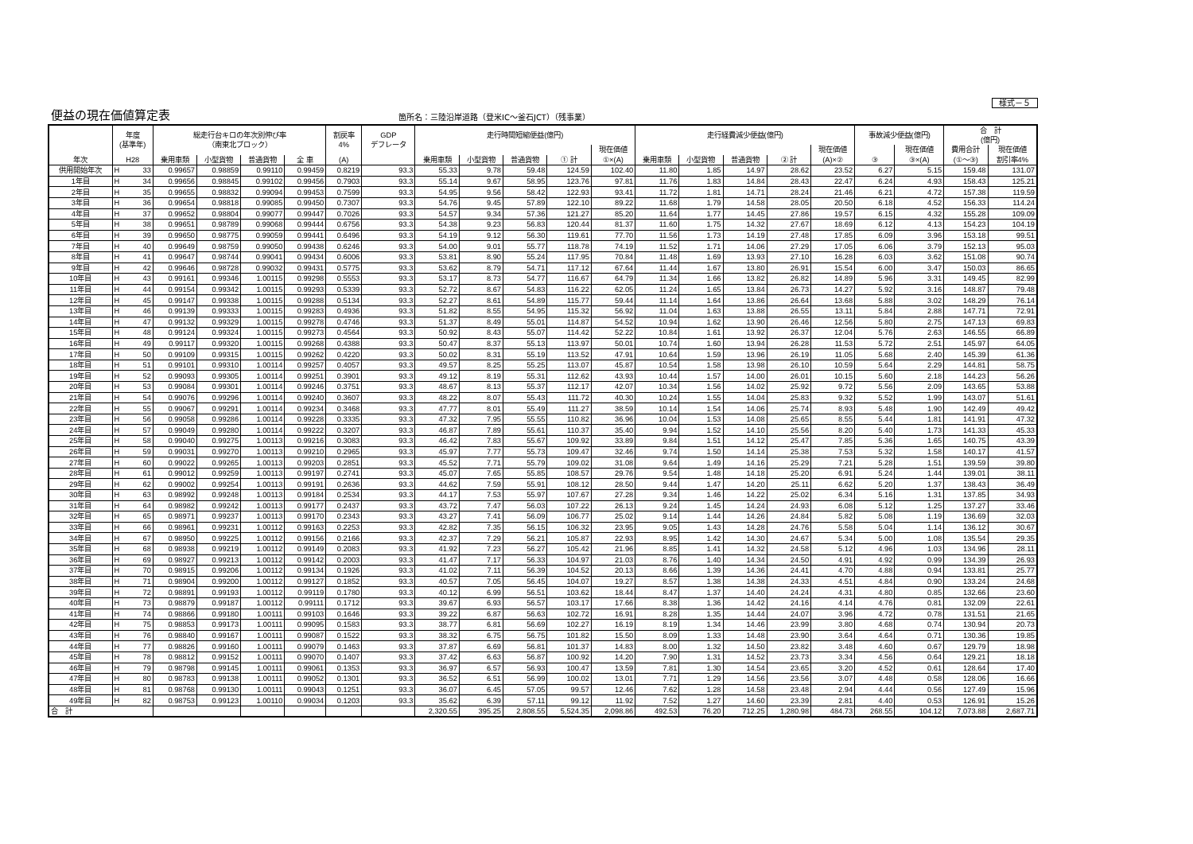様式－５
便益の現在価値算定表
箇所名：三陸沿岸道路（登米IC～釜石JCT）（残事業）
| 年次 | 年度 (基準年) | | 総走行台キロの年次別伸び率 （南東北ブロック） | | | | 割戻率 4% | GDP デフレータ | 走行時間短縮便益(億円) | | | | | 走行経費減少便益(億円) | | | | | 事故減少便益(億円) | | 合 計 (億円) | |
| --- | --- | --- | --- | --- | --- | --- | --- | --- | --- | --- | --- | --- | --- | --- | --- | --- | --- | --- | --- | --- | --- | --- |
| | | | | | | | | | | | | | 現在価値 | | | | | 現在価値 | | 現在価値 | 費用合計 | 現在価値 |
| | H28 | | 乗用車類 | 小型貨物 | 普通貨物 | 全 車 | (A) | | 乗用車類 | 小型貨物 | 普通貨物 | ① 計 | ①×(A) | 乗用車類 | 小型貨物 | 普通貨物 | ② 計 | (A)×② | ③ | ③×(A) | (①～③) | 割引率4% |
| 供用開始年次 | H | 33 | 0.99657 | 0.98859 | 0.99110 | 0.99459 | 0.8219 | 93.3 | 55.33 | 9.78 | 59.48 | 124.59 | 102.40 | 11.80 | 1.85 | 14.97 | 28.62 | 23.52 | 6.27 | 5.15 | 159.48 | 131.07 |
| 1年目 | H | 34 | 0.99656 | 0.98845 | 0.99102 | 0.99456 | 0.7903 | 93.3 | 55.14 | 9.67 | 58.95 | 123.76 | 97.81 | 11.76 | 1.83 | 14.84 | 28.43 | 22.47 | 6.24 | 4.93 | 158.43 | 125.21 |
| 2年目 | H | 35 | 0.99655 | 0.98832 | 0.99094 | 0.99453 | 0.7599 | 93.3 | 54.95 | 9.56 | 58.42 | 122.93 | 93.41 | 11.72 | 1.81 | 14.71 | 28.24 | 21.46 | 6.21 | 4.72 | 157.38 | 119.59 |
| 3年目 | H | 36 | 0.99654 | 0.98818 | 0.99085 | 0.99450 | 0.7307 | 93.3 | 54.76 | 9.45 | 57.89 | 122.10 | 89.22 | 11.68 | 1.79 | 14.58 | 28.05 | 20.50 | 6.18 | 4.52 | 156.33 | 114.24 |
| 4年目 | H | 37 | 0.99652 | 0.98804 | 0.99077 | 0.99447 | 0.7026 | 93.3 | 54.57 | 9.34 | 57.36 | 121.27 | 85.20 | 11.64 | 1.77 | 14.45 | 27.86 | 19.57 | 6.15 | 4.32 | 155.28 | 109.09 |
| 5年目 | H | 38 | 0.99651 | 0.98789 | 0.99068 | 0.99444 | 0.6756 | 93.3 | 54.38 | 9.23 | 56.83 | 120.44 | 81.37 | 11.60 | 1.75 | 14.32 | 27.67 | 18.69 | 6.12 | 4.13 | 154.23 | 104.19 |
| 6年目 | H | 39 | 0.99650 | 0.98775 | 0.99059 | 0.99441 | 0.6496 | 93.3 | 54.19 | 9.12 | 56.30 | 119.61 | 77.70 | 11.56 | 1.73 | 14.19 | 27.48 | 17.85 | 6.09 | 3.96 | 153.18 | 99.51 |
| 7年目 | H | 40 | 0.99649 | 0.98759 | 0.99050 | 0.99438 | 0.6246 | 93.3 | 54.00 | 9.01 | 55.77 | 118.78 | 74.19 | 11.52 | 1.71 | 14.06 | 27.29 | 17.05 | 6.06 | 3.79 | 152.13 | 95.03 |
| 8年目 | H | 41 | 0.99647 | 0.98744 | 0.99041 | 0.99434 | 0.6006 | 93.3 | 53.81 | 8.90 | 55.24 | 117.95 | 70.84 | 11.48 | 1.69 | 13.93 | 27.10 | 16.28 | 6.03 | 3.62 | 151.08 | 90.74 |
| 9年目 | H | 42 | 0.99646 | 0.98728 | 0.99032 | 0.99431 | 0.5775 | 93.3 | 53.62 | 8.79 | 54.71 | 117.12 | 67.64 | 11.44 | 1.67 | 13.80 | 26.91 | 15.54 | 6.00 | 3.47 | 150.03 | 86.65 |
| 10年目 | H | 43 | 0.99161 | 0.99346 | 1.00115 | 0.99298 | 0.5553 | 93.3 | 53.17 | 8.73 | 54.77 | 116.67 | 64.79 | 11.34 | 1.66 | 13.82 | 26.82 | 14.89 | 5.96 | 3.31 | 149.45 | 82.99 |
| 11年目 | H | 44 | 0.99154 | 0.99342 | 1.00115 | 0.99293 | 0.5339 | 93.3 | 52.72 | 8.67 | 54.83 | 116.22 | 62.05 | 11.24 | 1.65 | 13.84 | 26.73 | 14.27 | 5.92 | 3.16 | 148.87 | 79.48 |
| 12年目 | H | 45 | 0.99147 | 0.99338 | 1.00115 | 0.99288 | 0.5134 | 93.3 | 52.27 | 8.61 | 54.89 | 115.77 | 59.44 | 11.14 | 1.64 | 13.86 | 26.64 | 13.68 | 5.88 | 3.02 | 148.29 | 76.14 |
| 13年目 | H | 46 | 0.99139 | 0.99333 | 1.00115 | 0.99283 | 0.4936 | 93.3 | 51.82 | 8.55 | 54.95 | 115.32 | 56.92 | 11.04 | 1.63 | 13.88 | 26.55 | 13.11 | 5.84 | 2.88 | 147.71 | 72.91 |
| 14年目 | H | 47 | 0.99132 | 0.99329 | 1.00115 | 0.99278 | 0.4746 | 93.3 | 51.37 | 8.49 | 55.01 | 114.87 | 54.52 | 10.94 | 1.62 | 13.90 | 26.46 | 12.56 | 5.80 | 2.75 | 147.13 | 69.83 |
| 15年目 | H | 48 | 0.99124 | 0.99324 | 1.00115 | 0.99273 | 0.4564 | 93.3 | 50.92 | 8.43 | 55.07 | 114.42 | 52.22 | 10.84 | 1.61 | 13.92 | 26.37 | 12.04 | 5.76 | 2.63 | 146.55 | 66.89 |
| 16年目 | H | 49 | 0.99117 | 0.99320 | 1.00115 | 0.99268 | 0.4388 | 93.3 | 50.47 | 8.37 | 55.13 | 113.97 | 50.01 | 10.74 | 1.60 | 13.94 | 26.28 | 11.53 | 5.72 | 2.51 | 145.97 | 64.05 |
| 17年目 | H | 50 | 0.99109 | 0.99315 | 1.00115 | 0.99262 | 0.4220 | 93.3 | 50.02 | 8.31 | 55.19 | 113.52 | 47.91 | 10.64 | 1.59 | 13.96 | 26.19 | 11.05 | 5.68 | 2.40 | 145.39 | 61.36 |
| 18年目 | H | 51 | 0.99101 | 0.99310 | 1.00114 | 0.99257 | 0.4057 | 93.3 | 49.57 | 8.25 | 55.25 | 113.07 | 45.87 | 10.54 | 1.58 | 13.98 | 26.10 | 10.59 | 5.64 | 2.29 | 144.81 | 58.75 |
| 19年目 | H | 52 | 0.99093 | 0.99305 | 1.00114 | 0.99251 | 0.3901 | 93.3 | 49.12 | 8.19 | 55.31 | 112.62 | 43.93 | 10.44 | 1.57 | 14.00 | 26.01 | 10.15 | 5.60 | 2.18 | 144.23 | 56.26 |
| 20年目 | H | 53 | 0.99084 | 0.99301 | 1.00114 | 0.99246 | 0.3751 | 93.3 | 48.67 | 8.13 | 55.37 | 112.17 | 42.07 | 10.34 | 1.56 | 14.02 | 25.92 | 9.72 | 5.56 | 2.09 | 143.65 | 53.88 |
| 21年目 | H | 54 | 0.99076 | 0.99296 | 1.00114 | 0.99240 | 0.3607 | 93.3 | 48.22 | 8.07 | 55.43 | 111.72 | 40.30 | 10.24 | 1.55 | 14.04 | 25.83 | 9.32 | 5.52 | 1.99 | 143.07 | 51.61 |
| 22年目 | H | 55 | 0.99067 | 0.99291 | 1.00114 | 0.99234 | 0.3468 | 93.3 | 47.77 | 8.01 | 55.49 | 111.27 | 38.59 | 10.14 | 1.54 | 14.06 | 25.74 | 8.93 | 5.48 | 1.90 | 142.49 | 49.42 |
| 23年目 | H | 56 | 0.99058 | 0.99286 | 1.00114 | 0.99228 | 0.3335 | 93.3 | 47.32 | 7.95 | 55.55 | 110.82 | 36.96 | 10.04 | 1.53 | 14.08 | 25.65 | 8.55 | 5.44 | 1.81 | 141.91 | 47.32 |
| 24年目 | H | 57 | 0.99049 | 0.99280 | 1.00114 | 0.99222 | 0.3207 | 93.3 | 46.87 | 7.89 | 55.61 | 110.37 | 35.40 | 9.94 | 1.52 | 14.10 | 25.56 | 8.20 | 5.40 | 1.73 | 141.33 | 45.33 |
| 25年目 | H | 58 | 0.99040 | 0.99275 | 1.00113 | 0.99216 | 0.3083 | 93.3 | 46.42 | 7.83 | 55.67 | 109.92 | 33.89 | 9.84 | 1.51 | 14.12 | 25.47 | 7.85 | 5.36 | 1.65 | 140.75 | 43.39 |
| 26年目 | H | 59 | 0.99031 | 0.99270 | 1.00113 | 0.99210 | 0.2965 | 93.3 | 45.97 | 7.77 | 55.73 | 109.47 | 32.46 | 9.74 | 1.50 | 14.14 | 25.38 | 7.53 | 5.32 | 1.58 | 140.17 | 41.57 |
| 27年目 | H | 60 | 0.99022 | 0.99265 | 1.00113 | 0.99203 | 0.2851 | 93.3 | 45.52 | 7.71 | 55.79 | 109.02 | 31.08 | 9.64 | 1.49 | 14.16 | 25.29 | 7.21 | 5.28 | 1.51 | 139.59 | 39.80 |
| 28年目 | H | 61 | 0.99012 | 0.99259 | 1.00113 | 0.99197 | 0.2741 | 93.3 | 45.07 | 7.65 | 55.85 | 108.57 | 29.76 | 9.54 | 1.48 | 14.18 | 25.20 | 6.91 | 5.24 | 1.44 | 139.01 | 38.11 |
| 29年目 | H | 62 | 0.99002 | 0.99254 | 1.00113 | 0.99191 | 0.2636 | 93.3 | 44.62 | 7.59 | 55.91 | 108.12 | 28.50 | 9.44 | 1.47 | 14.20 | 25.11 | 6.62 | 5.20 | 1.37 | 138.43 | 36.49 |
| 30年目 | H | 63 | 0.98992 | 0.99248 | 1.00113 | 0.99184 | 0.2534 | 93.3 | 44.17 | 7.53 | 55.97 | 107.67 | 27.28 | 9.34 | 1.46 | 14.22 | 25.02 | 6.34 | 5.16 | 1.31 | 137.85 | 34.93 |
| 31年目 | H | 64 | 0.98982 | 0.99242 | 1.00113 | 0.99177 | 0.2437 | 93.3 | 43.72 | 7.47 | 56.03 | 107.22 | 26.13 | 9.24 | 1.45 | 14.24 | 24.93 | 6.08 | 5.12 | 1.25 | 137.27 | 33.46 |
| 32年目 | H | 65 | 0.98971 | 0.99237 | 1.00113 | 0.99170 | 0.2343 | 93.3 | 43.27 | 7.41 | 56.09 | 106.77 | 25.02 | 9.14 | 1.44 | 14.26 | 24.84 | 5.82 | 5.08 | 1.19 | 136.69 | 32.03 |
| 33年目 | H | 66 | 0.98961 | 0.99231 | 1.00112 | 0.99163 | 0.2253 | 93.3 | 42.82 | 7.35 | 56.15 | 106.32 | 23.95 | 9.05 | 1.43 | 14.28 | 24.76 | 5.58 | 5.04 | 1.14 | 136.12 | 30.67 |
| 34年目 | H | 67 | 0.98950 | 0.99225 | 1.00112 | 0.99156 | 0.2166 | 93.3 | 42.37 | 7.29 | 56.21 | 105.87 | 22.93 | 8.95 | 1.42 | 14.30 | 24.67 | 5.34 | 5.00 | 1.08 | 135.54 | 29.35 |
| 35年目 | H | 68 | 0.98938 | 0.99219 | 1.00112 | 0.99149 | 0.2083 | 93.3 | 41.92 | 7.23 | 56.27 | 105.42 | 21.96 | 8.85 | 1.41 | 14.32 | 24.58 | 5.12 | 4.96 | 1.03 | 134.96 | 28.11 |
| 36年目 | H | 69 | 0.98927 | 0.99213 | 1.00112 | 0.99142 | 0.2003 | 93.3 | 41.47 | 7.17 | 56.33 | 104.97 | 21.03 | 8.76 | 1.40 | 14.34 | 24.50 | 4.91 | 4.92 | 0.99 | 134.39 | 26.93 |
| 37年目 | H | 70 | 0.98915 | 0.99206 | 1.00112 | 0.99134 | 0.1926 | 93.3 | 41.02 | 7.11 | 56.39 | 104.52 | 20.13 | 8.66 | 1.39 | 14.36 | 24.41 | 4.70 | 4.88 | 0.94 | 133.81 | 25.77 |
| 38年目 | H | 71 | 0.98904 | 0.99200 | 1.00112 | 0.99127 | 0.1852 | 93.3 | 40.57 | 7.05 | 56.45 | 104.07 | 19.27 | 8.57 | 1.38 | 14.38 | 24.33 | 4.51 | 4.84 | 0.90 | 133.24 | 24.68 |
| 39年目 | H | 72 | 0.98891 | 0.99193 | 1.00112 | 0.99119 | 0.1780 | 93.3 | 40.12 | 6.99 | 56.51 | 103.62 | 18.44 | 8.47 | 1.37 | 14.40 | 24.24 | 4.31 | 4.80 | 0.85 | 132.66 | 23.60 |
| 40年目 | H | 73 | 0.98879 | 0.99187 | 1.00112 | 0.99111 | 0.1712 | 93.3 | 39.67 | 6.93 | 56.57 | 103.17 | 17.66 | 8.38 | 1.36 | 14.42 | 24.16 | 4.14 | 4.76 | 0.81 | 132.09 | 22.61 |
| 41年目 | H | 74 | 0.98866 | 0.99180 | 1.00111 | 0.99103 | 0.1646 | 93.3 | 39.22 | 6.87 | 56.63 | 102.72 | 16.91 | 8.28 | 1.35 | 14.44 | 24.07 | 3.96 | 4.72 | 0.78 | 131.51 | 21.65 |
| 42年目 | H | 75 | 0.98853 | 0.99173 | 1.00111 | 0.99095 | 0.1583 | 93.3 | 38.77 | 6.81 | 56.69 | 102.27 | 16.19 | 8.19 | 1.34 | 14.46 | 23.99 | 3.80 | 4.68 | 0.74 | 130.94 | 20.73 |
| 43年目 | H | 76 | 0.98840 | 0.99167 | 1.00111 | 0.99087 | 0.1522 | 93.3 | 38.32 | 6.75 | 56.75 | 101.82 | 15.50 | 8.09 | 1.33 | 14.48 | 23.90 | 3.64 | 4.64 | 0.71 | 130.36 | 19.85 |
| 44年目 | H | 77 | 0.98826 | 0.99160 | 1.00111 | 0.99079 | 0.1463 | 93.3 | 37.87 | 6.69 | 56.81 | 101.37 | 14.83 | 8.00 | 1.32 | 14.50 | 23.82 | 3.48 | 4.60 | 0.67 | 129.79 | 18.98 |
| 45年目 | H | 78 | 0.98812 | 0.99152 | 1.00111 | 0.99070 | 0.1407 | 93.3 | 37.42 | 6.63 | 56.87 | 100.92 | 14.20 | 7.90 | 1.31 | 14.52 | 23.73 | 3.34 | 4.56 | 0.64 | 129.21 | 18.18 |
| 46年目 | H | 79 | 0.98798 | 0.99145 | 1.00111 | 0.99061 | 0.1353 | 93.3 | 36.97 | 6.57 | 56.93 | 100.47 | 13.59 | 7.81 | 1.30 | 14.54 | 23.65 | 3.20 | 4.52 | 0.61 | 128.64 | 17.40 |
| 47年目 | H | 80 | 0.98783 | 0.99138 | 1.00111 | 0.99052 | 0.1301 | 93.3 | 36.52 | 6.51 | 56.99 | 100.02 | 13.01 | 7.71 | 1.29 | 14.56 | 23.56 | 3.07 | 4.48 | 0.58 | 128.06 | 16.66 |
| 48年目 | H | 81 | 0.98768 | 0.99130 | 1.00111 | 0.99043 | 0.1251 | 93.3 | 36.07 | 6.45 | 57.05 | 99.57 | 12.46 | 7.62 | 1.28 | 14.58 | 23.48 | 2.94 | 4.44 | 0.56 | 127.49 | 15.96 |
| 49年目 | H | 82 | 0.98753 | 0.99123 | 1.00110 | 0.99034 | 0.1203 | 93.3 | 35.62 | 6.39 | 57.11 | 99.12 | 11.92 | 7.52 | 1.27 | 14.60 | 23.39 | 2.81 | 4.40 | 0.53 | 126.91 | 15.26 |
| 合 計 | | | | | | | | | 2,320.55 | 395.25 | 2,808.55 | 5,524.35 | 2,098.86 | 492.53 | 76.20 | 712.25 | 1,280.98 | 484.73 | 268.55 | 104.12 | 7,073.88 | 2,687.71 |